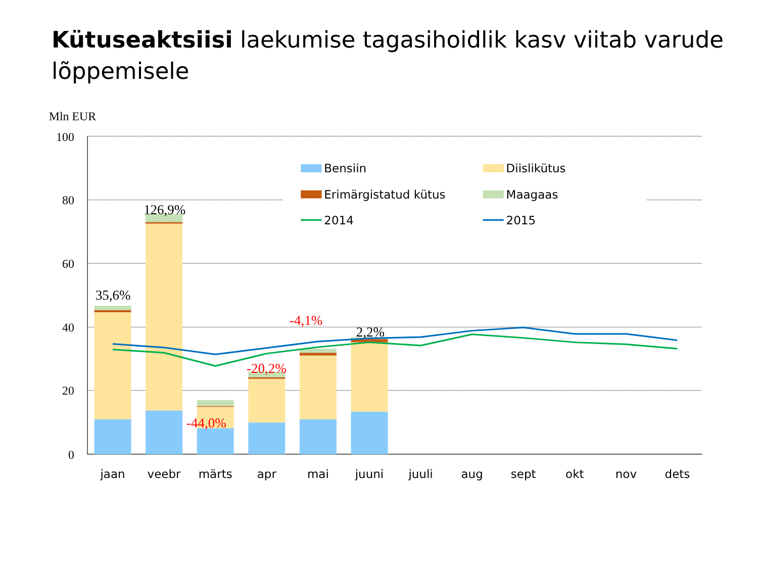Kütuseaktsiisi laekumise tagasihoidlik kasv viitab varude lõppemisele
Mln EUR
100
80
60
40
20
0
35,6%
126,9%
-44,0%
-20,2%
-4,1%
2,2%
Bensiin
Diislikütus
Erimärgistatud kütus
Maagaas
2014
2015
jaan
veebr
märts
apr
mai
juuni
juuli
aug
sept
okt
nov
dets